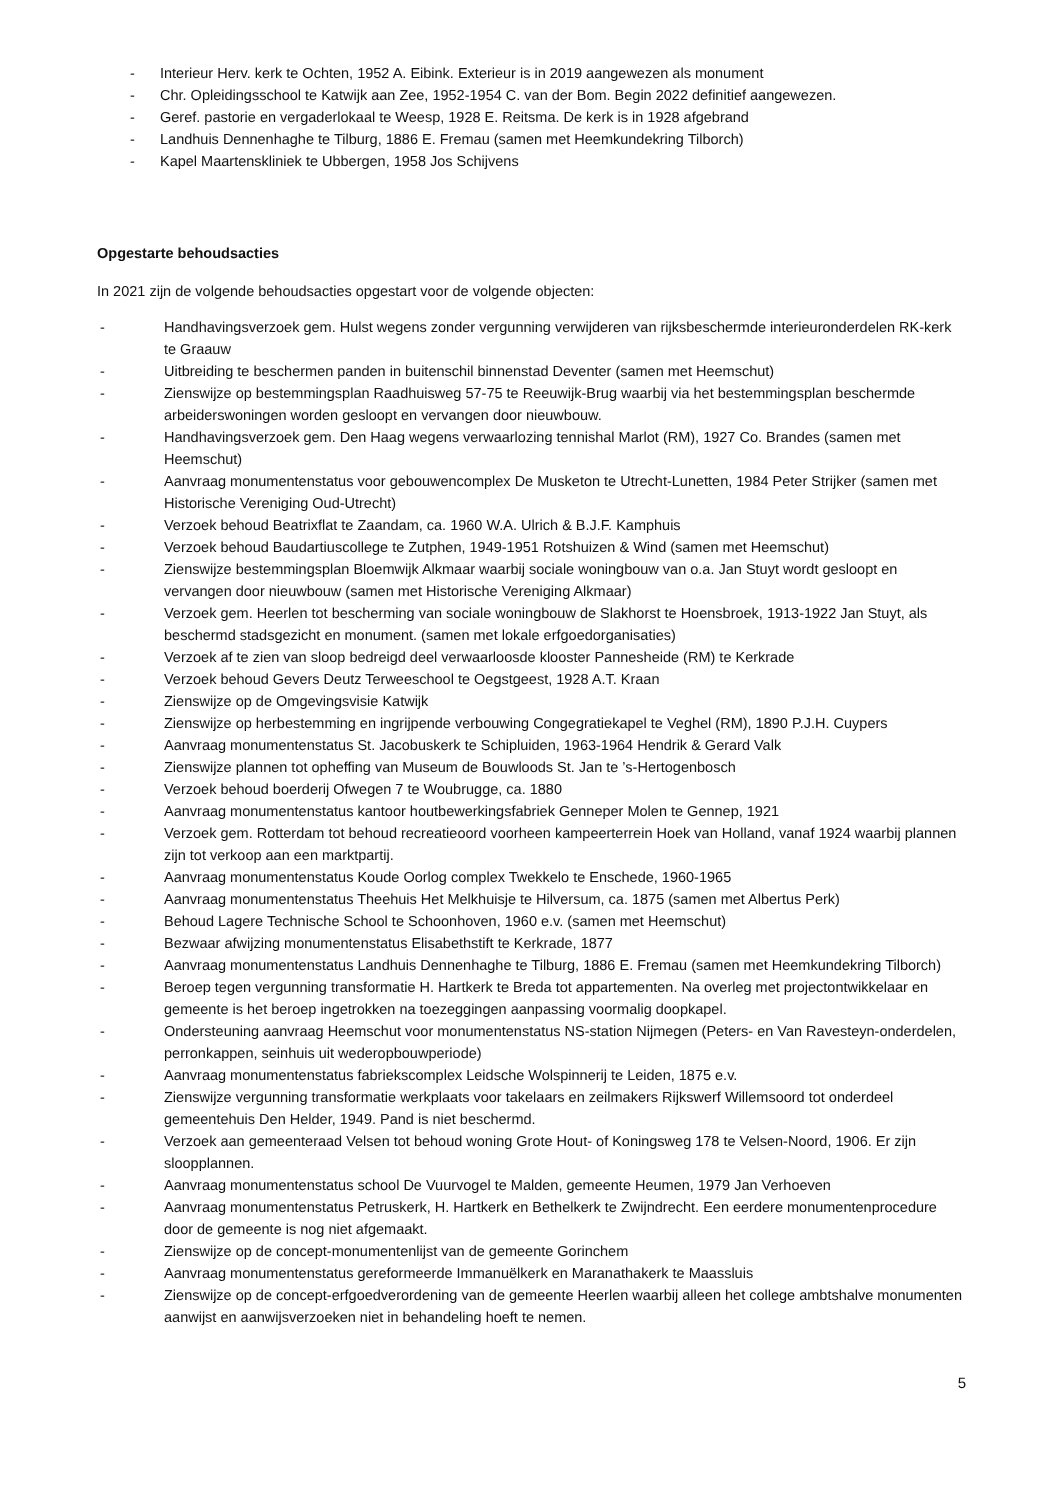- Interieur Herv. kerk te Ochten, 1952 A. Eibink. Exterieur is in 2019 aangewezen als monument
- Chr. Opleidingsschool te Katwijk aan Zee, 1952-1954 C. van der Bom. Begin 2022 definitief aangewezen.
- Geref. pastorie en vergaderlokaal te Weesp, 1928 E. Reitsma. De kerk is in 1928 afgebrand
- Landhuis Dennenhaghe te Tilburg, 1886 E. Fremau (samen met Heemkundekring Tilborch)
- Kapel Maartenskliniek te Ubbergen, 1958 Jos Schijvens
Opgestarte behoudsacties
In 2021 zijn de volgende behoudsacties opgestart voor de volgende objecten:
- Handhavingsverzoek gem. Hulst wegens zonder vergunning verwijderen van rijksbeschermde interieuronderdelen RK-kerk te Graauw
- Uitbreiding te beschermen panden in buitenschil binnenstad Deventer (samen met Heemschut)
- Zienswijze op bestemmingsplan Raadhuisweg 57-75 te Reeuwijk-Brug waarbij via het bestemmingsplan beschermde arbeiderswoningen worden gesloopt en vervangen door nieuwbouw.
- Handhavingsverzoek gem. Den Haag wegens verwaarlozing tennishal Marlot (RM), 1927 Co. Brandes (samen met Heemschut)
- Aanvraag monumentenstatus voor gebouwencomplex De Musketon te Utrecht-Lunetten, 1984 Peter Strijker (samen met Historische Vereniging Oud-Utrecht)
- Verzoek behoud Beatrixflat te Zaandam, ca. 1960 W.A. Ulrich & B.J.F. Kamphuis
- Verzoek behoud Baudartiuscollege te Zutphen, 1949-1951 Rotshuizen & Wind (samen met Heemschut)
- Zienswijze bestemmingsplan Bloemwijk Alkmaar waarbij sociale woningbouw van o.a. Jan Stuyt wordt gesloopt en vervangen door nieuwbouw (samen met Historische Vereniging Alkmaar)
- Verzoek gem. Heerlen tot bescherming van sociale woningbouw de Slakhorst te Hoensbroek, 1913-1922 Jan Stuyt, als beschermd stadsgezicht en monument. (samen met lokale erfgoedorganisaties)
- Verzoek af te zien van sloop bedreigd deel verwaarloosde klooster Pannesheide (RM) te Kerkrade
- Verzoek behoud Gevers Deutz Terweeschool te Oegstgeest, 1928 A.T. Kraan
- Zienswijze op de Omgevingsvisie Katwijk
- Zienswijze op herbestemming en ingrijpende verbouwing Congegratiekapel te Veghel (RM), 1890 P.J.H. Cuypers
- Aanvraag monumentenstatus St. Jacobuskerk te Schipluiden, 1963-1964 Hendrik & Gerard Valk
- Zienswijze plannen tot opheffing van Museum de Bouwloods St. Jan te ’s-Hertogenbosch
- Verzoek behoud boerderij Ofwegen 7 te Woubrugge, ca. 1880
- Aanvraag monumentenstatus kantoor houtbewerkingsfabriek Genneper Molen te Gennep, 1921
- Verzoek gem. Rotterdam tot behoud recreatieoord voorheen kampeerterrein Hoek van Holland, vanaf 1924 waarbij plannen zijn tot verkoop aan een marktpartij.
- Aanvraag monumentenstatus Koude Oorlog complex Twekkelo te Enschede, 1960-1965
- Aanvraag monumentenstatus Theehuis Het Melkhuisje te Hilversum, ca. 1875 (samen met Albertus Perk)
- Behoud Lagere Technische School te Schoonhoven, 1960 e.v. (samen met Heemschut)
- Bezwaar afwijzing monumentenstatus Elisabethstift te Kerkrade, 1877
- Aanvraag monumentenstatus Landhuis Dennenhaghe te Tilburg, 1886 E. Fremau (samen met Heemkundekring Tilborch)
- Beroep tegen vergunning transformatie H. Hartkerk te Breda tot appartementen. Na overleg met projectontwikkelaar en gemeente is het beroep ingetrokken na toezeggingen aanpassing voormalig doopkapel.
- Ondersteuning aanvraag Heemschut voor monumentenstatus NS-station Nijmegen (Peters- en Van Ravesteyn-onderdelen, perronkappen, seinhuis uit wederopbouwperiode)
- Aanvraag monumentenstatus fabriekscomplex Leidsche Wolspinnerij te Leiden, 1875 e.v.
- Zienswijze vergunning transformatie werkplaats voor takelaars en zeilmakers Rijkswerf Willemsoord tot onderdeel gemeentehuis Den Helder, 1949. Pand is niet beschermd.
- Verzoek aan gemeenteraad Velsen tot behoud woning Grote Hout- of Koningsweg 178 te Velsen-Noord, 1906. Er zijn sloopplannen.
- Aanvraag monumentenstatus school De Vuurvogel te Malden, gemeente Heumen, 1979 Jan Verhoeven
- Aanvraag monumentenstatus Petruskerk, H. Hartkerk en Bethelkerk te Zwijndrecht. Een eerdere monumentenprocedure door de gemeente is nog niet afgemaakt.
- Zienswijze op de concept-monumentenlijst van de gemeente Gorinchem
- Aanvraag monumentenstatus gereformeerde Immanuëlkerk en Maranathakerk te Maassluis
- Zienswijze op de concept-erfgoedverordening van de gemeente Heerlen waarbij alleen het college ambtshalve monumenten aanwijst en aanwijsverzoeken niet in behandeling hoeft te nemen.
5